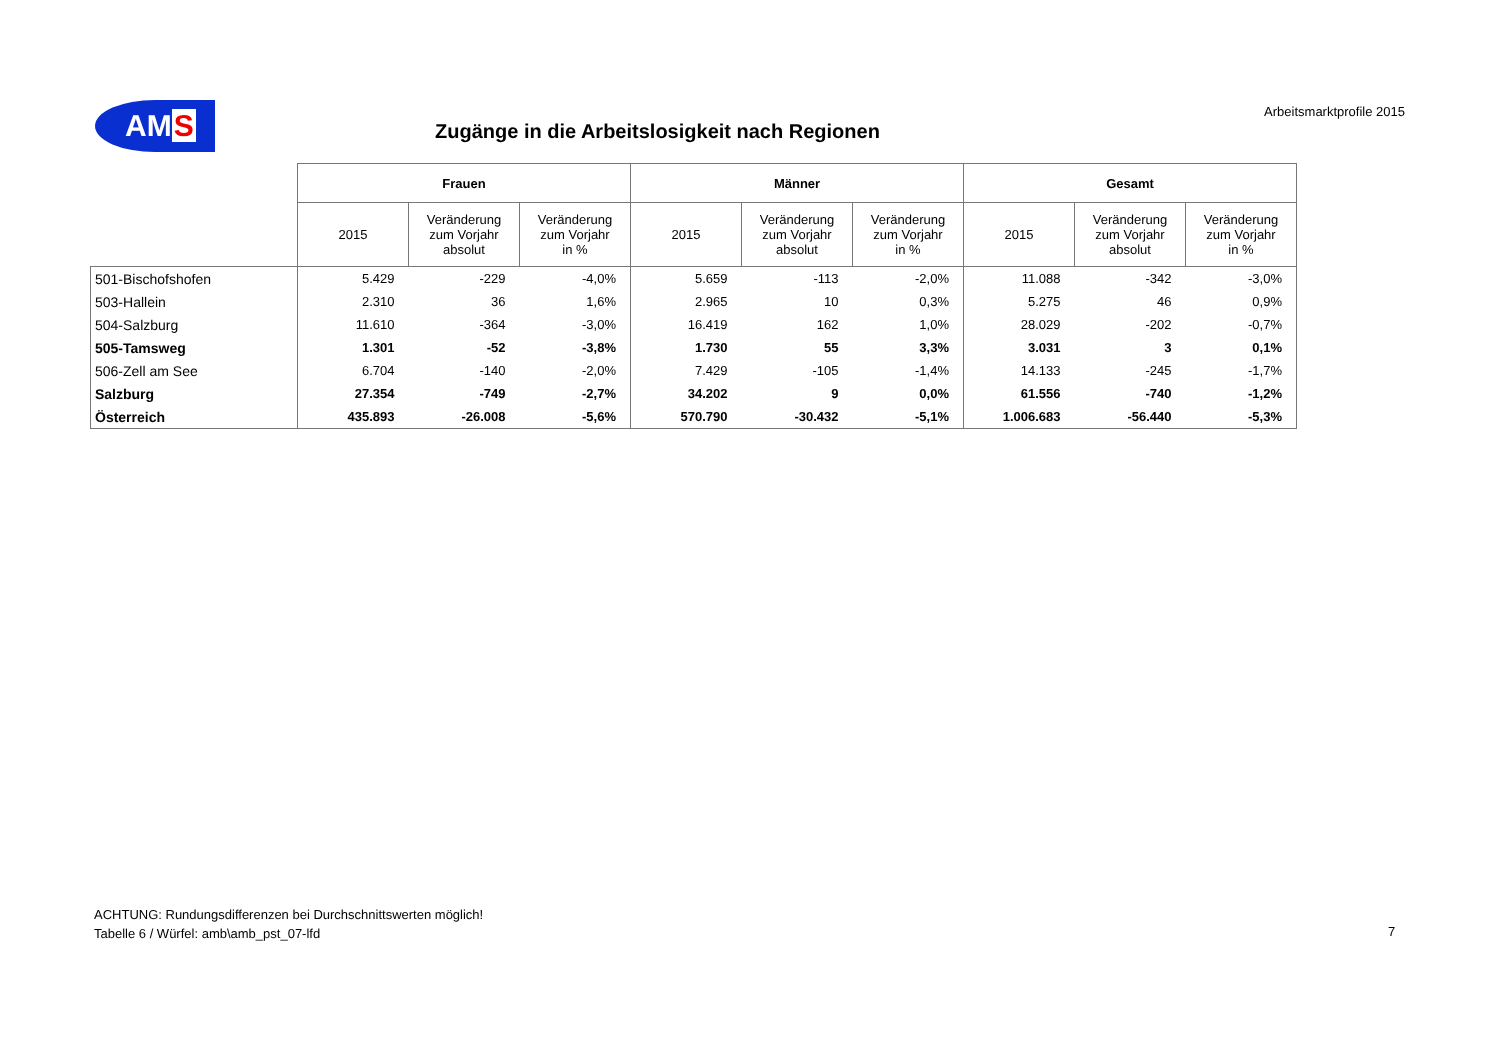AMS Arbeitsmarktprofile 2015
Zugänge in die Arbeitslosigkeit nach Regionen
| | Frauen | | | Männer | | | Gesamt | | |
| | 2015 | Veränderung zum Vorjahr absolut | Veränderung zum Vorjahr in % | 2015 | Veränderung zum Vorjahr absolut | Veränderung zum Vorjahr in % | 2015 | Veränderung zum Vorjahr absolut | Veränderung zum Vorjahr in % |
| 501-Bischofshofen | 5.429 | -229 | -4,0% | 5.659 | -113 | -2,0% | 11.088 | -342 | -3,0% |
| 503-Hallein | 2.310 | 36 | 1,6% | 2.965 | 10 | 0,3% | 5.275 | 46 | 0,9% |
| 504-Salzburg | 11.610 | -364 | -3,0% | 16.419 | 162 | 1,0% | 28.029 | -202 | -0,7% |
| 505-Tamsweg | 1.301 | -52 | -3,8% | 1.730 | 55 | 3,3% | 3.031 | 3 | 0,1% |
| 506-Zell am See | 6.704 | -140 | -2,0% | 7.429 | -105 | -1,4% | 14.133 | -245 | -1,7% |
| Salzburg | 27.354 | -749 | -2,7% | 34.202 | 9 | 0,0% | 61.556 | -740 | -1,2% |
| Österreich | 435.893 | -26.008 | -5,6% | 570.790 | -30.432 | -5,1% | 1.006.683 | -56.440 | -5,3% |
ACHTUNG: Rundungsdifferenzen bei Durchschnittswerten möglich!
Tabelle 6 / Würfel: amb\amb_pst_07-lfd
7